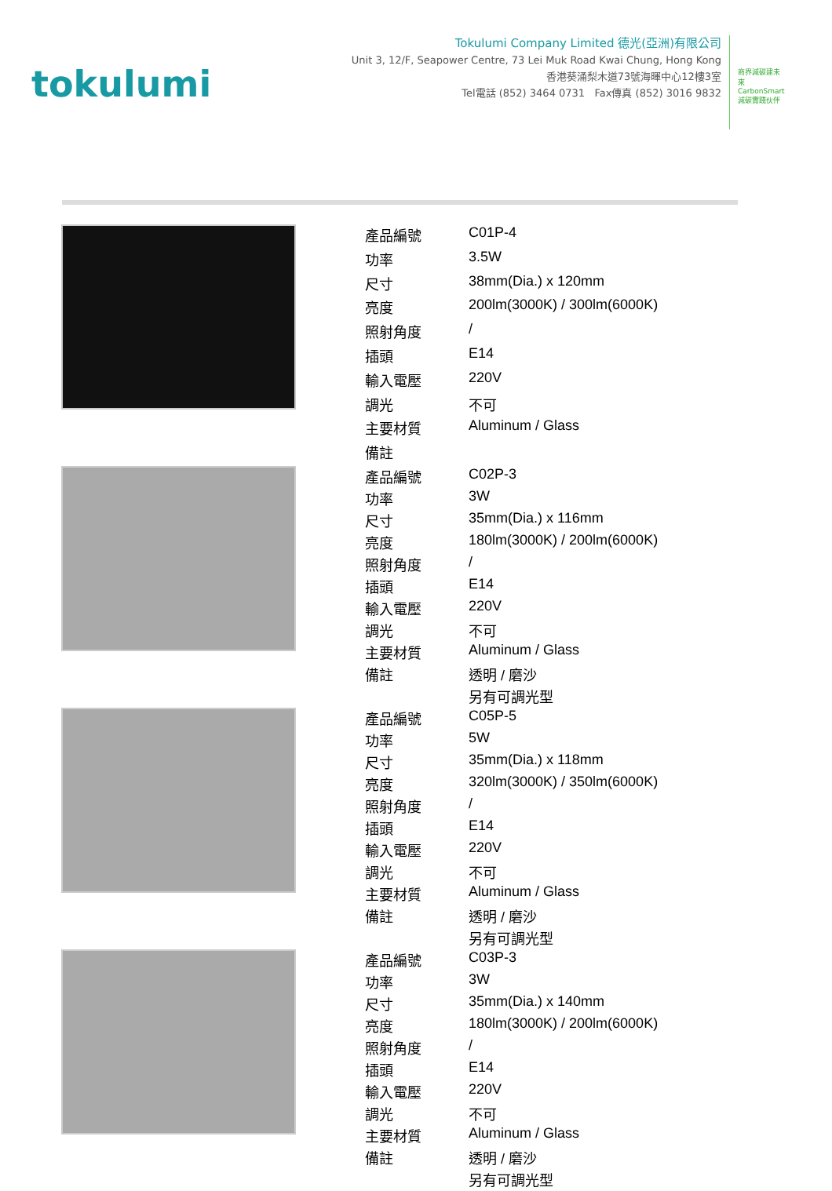tokulumi
Tokulumi Company Limited 德光(亞洲)有限公司
Unit 3, 12/F, Seapower Centre, 73 Lei Muk Road Kwai Chung, Hong Kong
香港葵涌梨木道73號海暉中心12樓3室
Tel電話 (852) 3464 0731 Fax傳真 (852) 3016 9832
商界減碳建未來 CarbonSmart 減碳實踐伙伴
| 產品編號 | C01P-4 |
| 功率 | 3.5W |
| 尺寸 | 38mm(Dia.) x 120mm |
| 亮度 | 200lm(3000K) / 300lm(6000K) |
| 照射角度 | / |
| 插頭 | E14 |
| 輸入電壓 | 220V |
| 調光 | 不可 |
| 主要材質 | Aluminum / Glass |
| 備註 | |
| 產品編號 | C02P-3 |
| 功率 | 3W |
| 尺寸 | 35mm(Dia.) x 116mm |
| 亮度 | 180lm(3000K) / 200lm(6000K) |
| 照射角度 | / |
| 插頭 | E14 |
| 輸入電壓 | 220V |
| 調光 | 不可 |
| 主要材質 | Aluminum / Glass |
| 備註 | 透明 / 磨沙 |
| | 另有可調光型 |
| 產品編號 | C05P-5 |
| 功率 | 5W |
| 尺寸 | 35mm(Dia.) x 118mm |
| 亮度 | 320lm(3000K) / 350lm(6000K) |
| 照射角度 | / |
| 插頭 | E14 |
| 輸入電壓 | 220V |
| 調光 | 不可 |
| 主要材質 | Aluminum / Glass |
| 備註 | 透明 / 磨沙 |
| | 另有可調光型 |
| 產品編號 | C03P-3 |
| 功率 | 3W |
| 尺寸 | 35mm(Dia.) x 140mm |
| 亮度 | 180lm(3000K) / 200lm(6000K) |
| 照射角度 | / |
| 插頭 | E14 |
| 輸入電壓 | 220V |
| 調光 | 不可 |
| 主要材質 | Aluminum / Glass |
| 備註 | 透明 / 磨沙 |
| | 另有可調光型 |